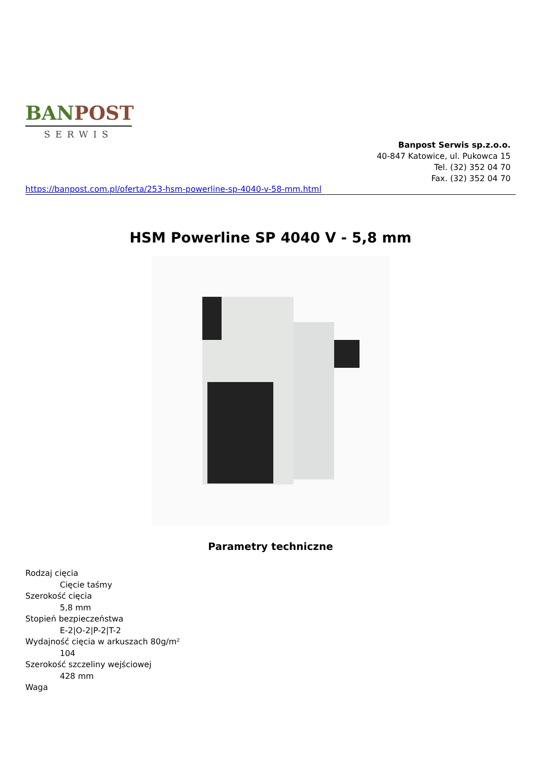BAN POST
SERWIS
Banpost Serwis sp.z.o.o.
40-847 Katowice, ul. Pukowca 15
Tel. (32) 352 04 70
Fax. (32) 352 04 70
https://banpost.com.pl/oferta/253-hsm-powerline-sp-4040-v-58-mm.html
HSM Powerline SP 4040 V - 5,8 mm
Parametry techniczne
Rodzaj cięcia
Cięcie taśmy
Szerokość cięcia
5,8 mm
Stopień bezpieczeństwa
E-2|O-2|P-2|T-2
Wydajność cięcia w arkuszach 80g/m²
104
Szerokość szczeliny wejściowej
428 mm
Waga